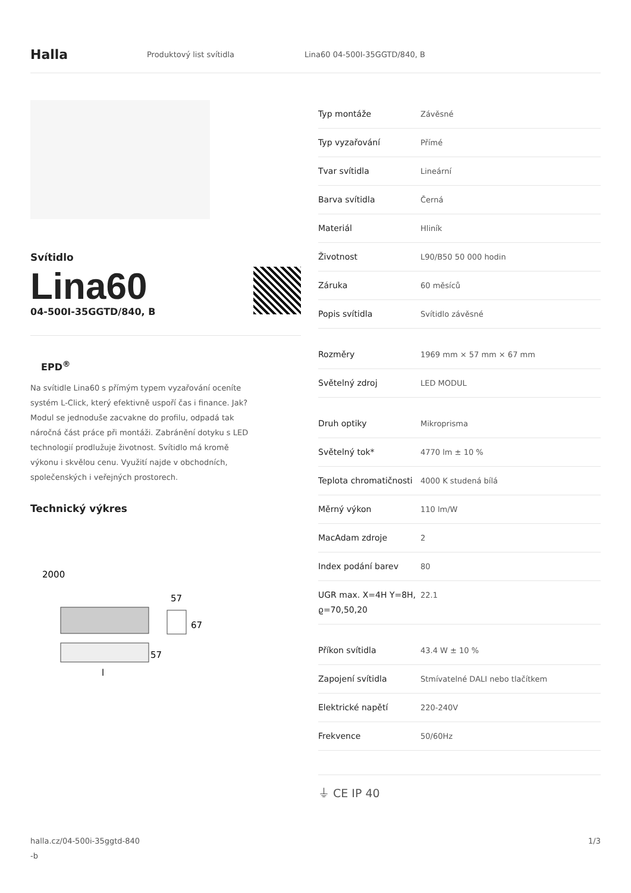Halla
Produktový list svítidla Lina60 04-500I-35GGTD/840, B
Svítidlo
Lina60
04-500I-35GGTD/840, B
EPD<sup>®</sup>
Na svítidle Lina60 s přímým typem vyzařování oceníte systém L-Click, který efektivně uspoří čas i finance. Jak? Modul se jednoduše zacvakne do profilu, odpadá tak náročná část práce při montáži. Zabránění dotyku s LED technologií prodlužuje životnost. Svítidlo má kromě výkonu i skvělou cenu. Využití najde v obchodních, společenských i veřejných prostorech.
Technický výkres
2000
57
67
57
l
| Typ montáže | Závěsné |
| Typ vyzařování | Přímé |
| Tvar svítidla | Lineární |
| Barva svítidla | Černá |
| Materiál | Hliník |
| Životnost | L90/B50 50 000 hodin |
| Záruka | 60 měsíců |
| Popis svítidla | Svítidlo závěsné |
| Rozměry | 1969 mm × 57 mm × 67 mm |
| Světelný zdroj | LED MODUL |
| Druh optiky | Mikroprisma |
| Světelný tok* | 4770 lm ± 10 % |
| Teplota chromatičnosti | 4000 K studená bílá |
| Měrný výkon | 110 lm/W |
| MacAdam zdroje | 2 |
| Index podání barev | 80 |
| UGR max. X=4H Y=8H, ϱ=70,50,20 | 22.1 |
| Příkon svítidla | 43.4 W ± 10 % |
| Zapojení svítidla | Stmívatelné DALI nebo tlačítkem |
| Elektrické napětí | 220-240V |
| Frekvence | 50/60Hz |
⏚ CE IP 40
halla.cz/04-500i-35ggtd-840
-b
1/3